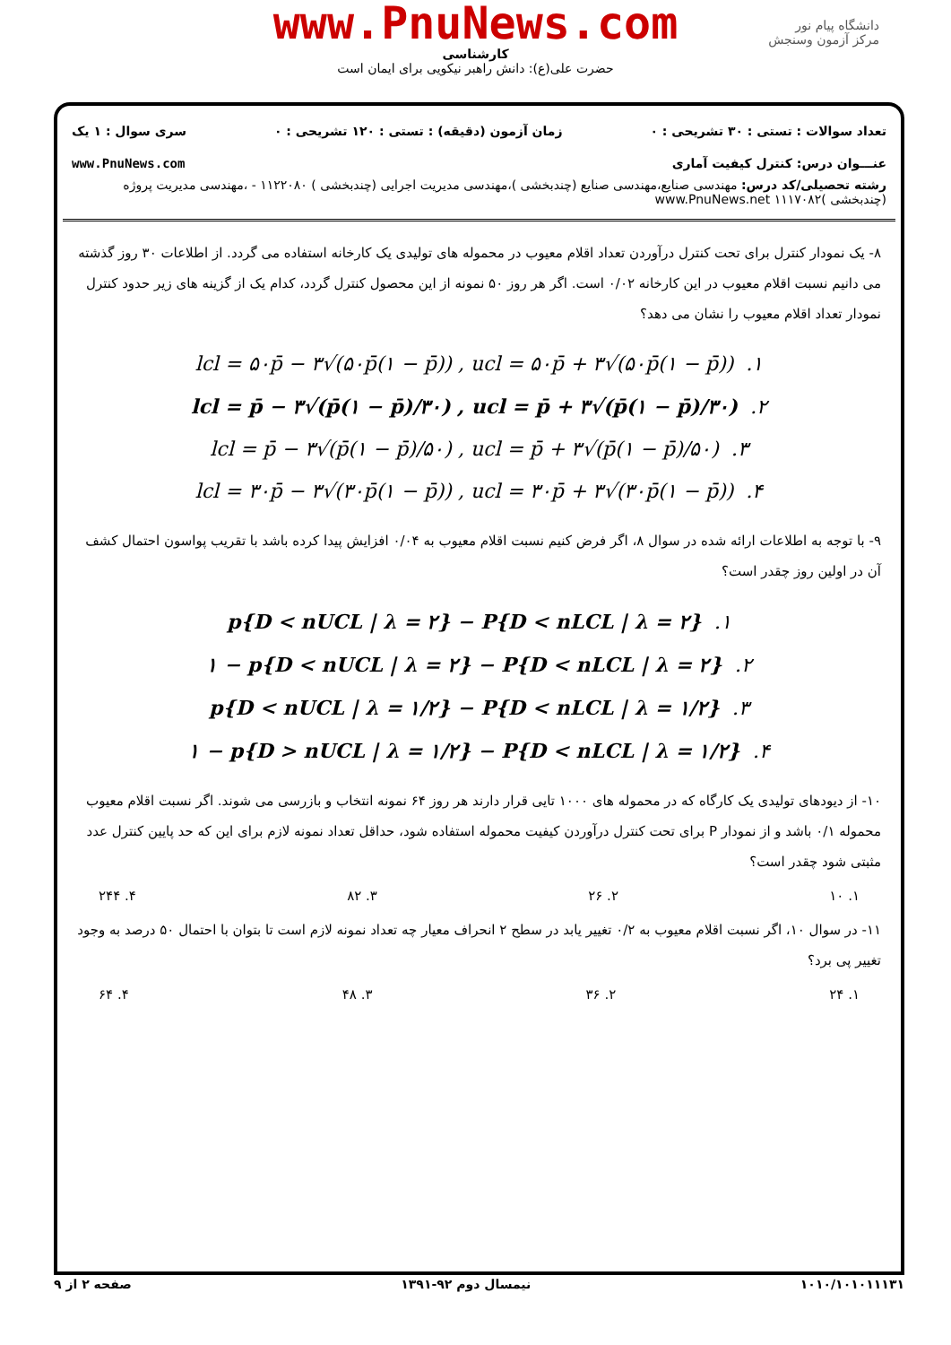www.PnuNews.com
کارشناسی
حضرت علی(ع): دانش راهبر نیکویی برای ایمان است
دانشگاه پیام نور
مرکز آزمون وسنجش
تعداد سوالات : تستی : ۳۰ تشریحی : ۰ زمان آزمون (دقیقه) : تستی : ۱۲۰ تشریحی : ۰ سری سوال : ۱ یک
عنـــوان درس: کنترل کیفیت آماری www.PnuNews.com
رشته تحصیلی/کد درس: مهندسی صنایع،مهندسی صنایع (چندبخشی )،مهندسی مدیریت اجرایی (چندبخشی ) ۱۱۲۲۰۸۰ - ،مهندسی مدیریت پروژه (چندبخشی )۱۱۱۷۰۸۲ www.PnuNews.net
۸- یک نمودار کنترل برای تحت کنترل درآوردن تعداد اقلام معیوب در محموله های تولیدی یک کارخانه استفاده می گردد. از اطلاعات ۳۰ روز گذشته می دانیم نسبت اقلام معیوب در این کارخانه ۰/۰۲ است. اگر هر روز ۵۰ نمونه از این محصول کنترل گردد، کدام یک از گزینه های زیر حدود کنترل نمودار تعداد اقلام معیوب را نشان می دهد؟
lcl = ۵۰p̄ − ۳√(۵۰p̄(۱ − p̄)) , ucl = ۵۰p̄ + ۳√(۵۰p̄(۱ − p̄)) .۱
lcl = p̄ − ۳√(p̄(۱ − p̄)/۳۰) , ucl = p̄ + ۳√(p̄(۱ − p̄)/۳۰) .۲
lcl = p̄ − ۳√(p̄(۱ − p̄)/۵۰) , ucl = p̄ + ۳√(p̄(۱ − p̄)/۵۰) .۳
lcl = ۳۰p̄ − ۳√(۳۰p̄(۱ − p̄)) , ucl = ۳۰p̄ + ۳√(۳۰p̄(۱ − p̄)) .۴
۹- با توجه به اطلاعات ارائه شده در سوال ۸، اگر فرض کنیم نسبت اقلام معیوب به ۰/۰۴ افزایش پیدا کرده باشد با تقریب پواسون احتمال کشف آن در اولین روز چقدر است؟
p{D < nUCL | λ = ۲} − P{D < nLCL | λ = ۲} .۱
۱ − p{D < nUCL | λ = ۲} − P{D < nLCL | λ = ۲} .۲
p{D < nUCL | λ = ۱/۲} − P{D < nLCL | λ = ۱/۲} .۳
۱ − p{D > nUCL | λ = ۱/۲} − P{D < nLCL | λ = ۱/۲} .۴
۱۰- از دیودهای تولیدی یک کارگاه که در محموله های ۱۰۰۰ تایی قرار دارند هر روز ۶۴ نمونه انتخاب و بازرسی می شوند. اگر نسبت اقلام معیوب محموله ۰/۱ باشد و از نمودار P برای تحت کنترل درآوردن کیفیت محموله استفاده شود، حداقل تعداد نمونه لازم برای این که حد پایین کنترل عدد مثبتی شود چقدر است؟
۱. ۱۰ ۲. ۲۶ ۳. ۸۲ ۴. ۲۴۴
۱۱- در سوال ۱۰، اگر نسبت اقلام معیوب به ۰/۲ تغییر یابد در سطح ۲ انحراف معیار چه تعداد نمونه لازم است تا بتوان با احتمال ۵۰ درصد به وجود تغییر پی برد؟
۱. ۲۴ ۲. ۳۶ ۳. ۴۸ ۴. ۶۴
۱۰۱۰/۱۰۱۰۱۱۱۳۱ نیمسال دوم ۹۲-۱۳۹۱ صفحه ۲ از ۹